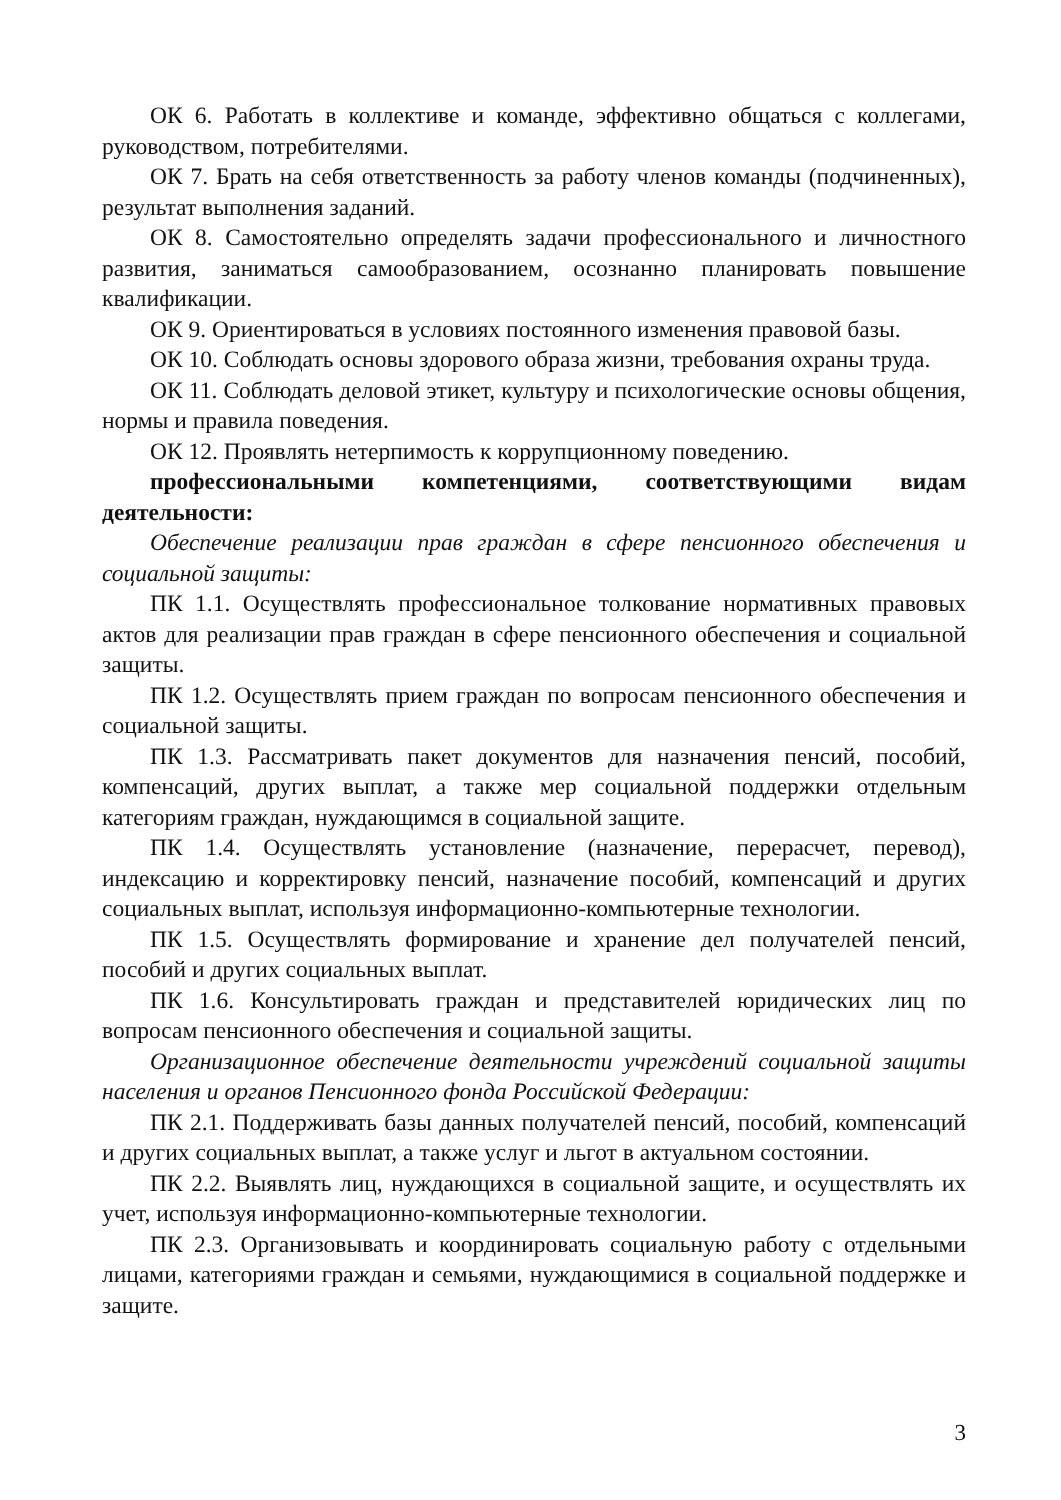ОК 6. Работать в коллективе и команде, эффективно общаться с коллегами, руководством, потребителями.
ОК 7. Брать на себя ответственность за работу членов команды (подчиненных), результат выполнения заданий.
ОК 8. Самостоятельно определять задачи профессионального и личностного развития, заниматься самообразованием, осознанно планировать повышение квалификации.
ОК 9. Ориентироваться в условиях постоянного изменения правовой базы.
ОК 10. Соблюдать основы здорового образа жизни, требования охраны труда.
ОК 11. Соблюдать деловой этикет, культуру и психологические основы общения, нормы и правила поведения.
ОК 12. Проявлять нетерпимость к коррупционному поведению.
профессиональными компетенциями, соответствующими видам деятельности:
Обеспечение реализации прав граждан в сфере пенсионного обеспечения и социальной защиты:
ПК 1.1. Осуществлять профессиональное толкование нормативных правовых актов для реализации прав граждан в сфере пенсионного обеспечения и социальной защиты.
ПК 1.2. Осуществлять прием граждан по вопросам пенсионного обеспечения и социальной защиты.
ПК 1.3. Рассматривать пакет документов для назначения пенсий, пособий, компенсаций, других выплат, а также мер социальной поддержки отдельным категориям граждан, нуждающимся в социальной защите.
ПК 1.4. Осуществлять установление (назначение, перерасчет, перевод), индексацию и корректировку пенсий, назначение пособий, компенсаций и других социальных выплат, используя информационно-компьютерные технологии.
ПК 1.5. Осуществлять формирование и хранение дел получателей пенсий, пособий и других социальных выплат.
ПК 1.6. Консультировать граждан и представителей юридических лиц по вопросам пенсионного обеспечения и социальной защиты.
Организационное обеспечение деятельности учреждений социальной защиты населения и органов Пенсионного фонда Российской Федерации:
ПК 2.1. Поддерживать базы данных получателей пенсий, пособий, компенсаций и других социальных выплат, а также услуг и льгот в актуальном состоянии.
ПК 2.2. Выявлять лиц, нуждающихся в социальной защите, и осуществлять их учет, используя информационно-компьютерные технологии.
ПК 2.3. Организовывать и координировать социальную работу с отдельными лицами, категориями граждан и семьями, нуждающимися в социальной поддержке и защите.
3